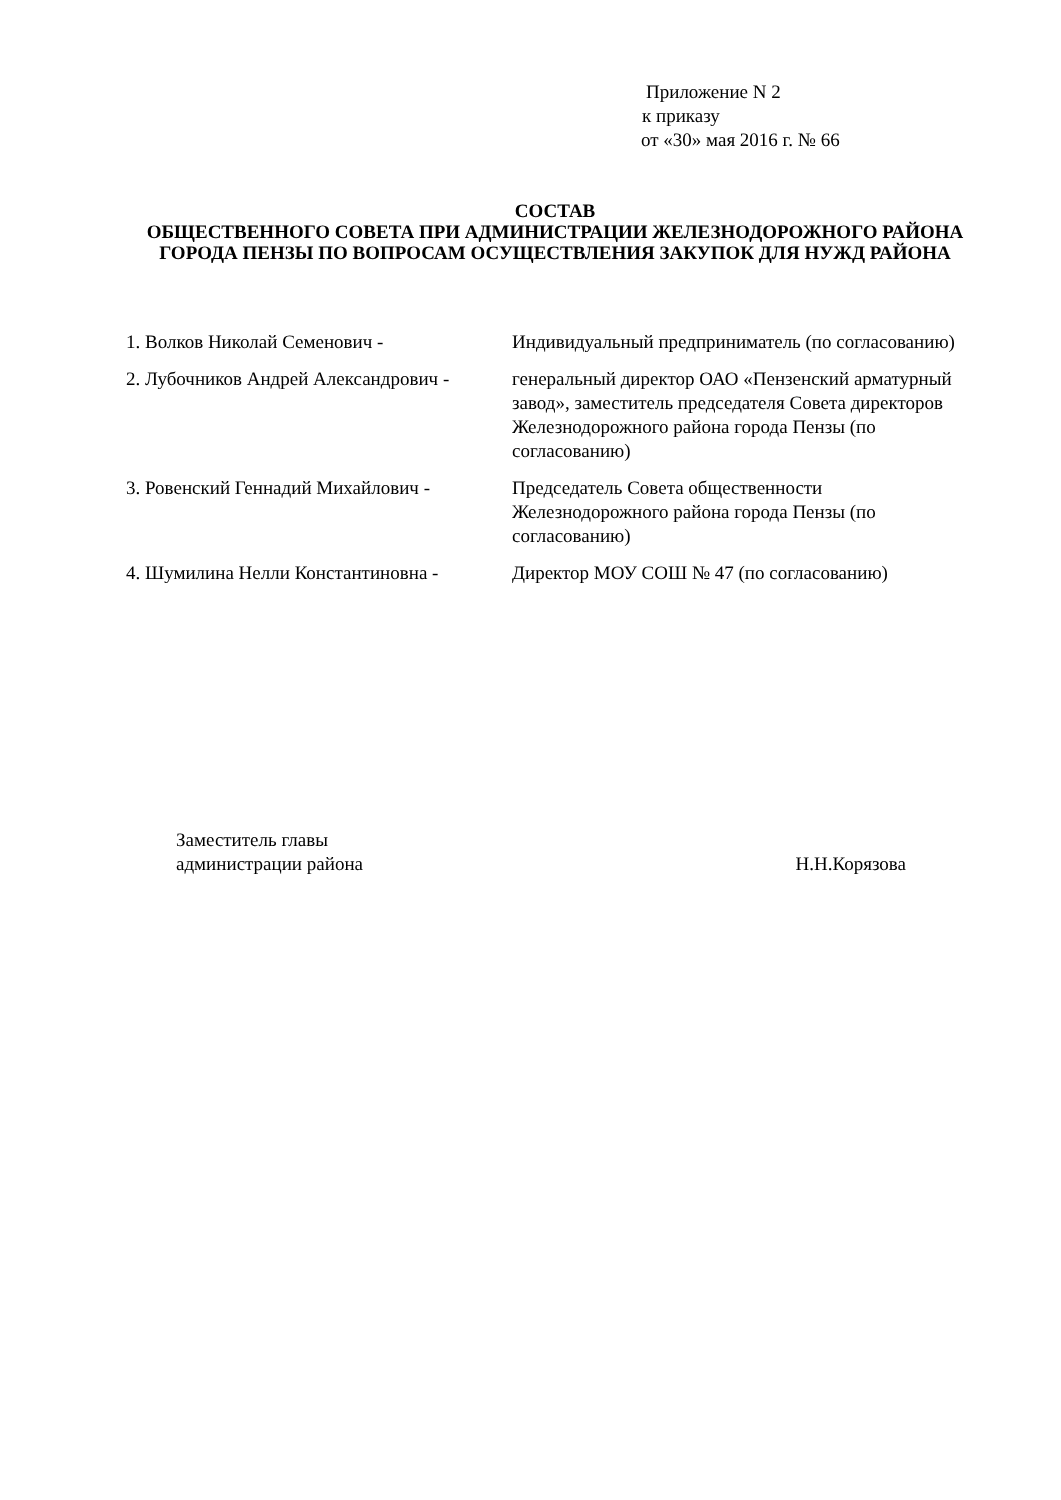Приложение N 2
к приказу
от «30» мая 2016 г. № 66
СОСТАВ
ОБЩЕСТВЕННОГО СОВЕТА ПРИ АДМИНИСТРАЦИИ ЖЕЛЕЗНОДОРОЖНОГО РАЙОНА ГОРОДА ПЕНЗЫ ПО ВОПРОСАМ ОСУЩЕСТВЛЕНИЯ ЗАКУПОК ДЛЯ НУЖД РАЙОНА
| 1. Волков Николай Семенович - | Индивидуальный предприниматель (по согласованию) |
| 2. Лубочников Андрей Александрович - | генеральный директор ОАО «Пензенский арматурный завод», заместитель председателя Совета директоров Железнодорожного района города Пензы (по согласованию) |
| 3. Ровенский Геннадий Михайлович - | Председатель Совета общественности Железнодорожного района города Пензы (по согласованию) |
| 4. Шумилина Нелли Константиновна - | Директор МОУ СОШ № 47 (по согласованию) |
Заместитель главы
администрации района Н.Н.Корязова